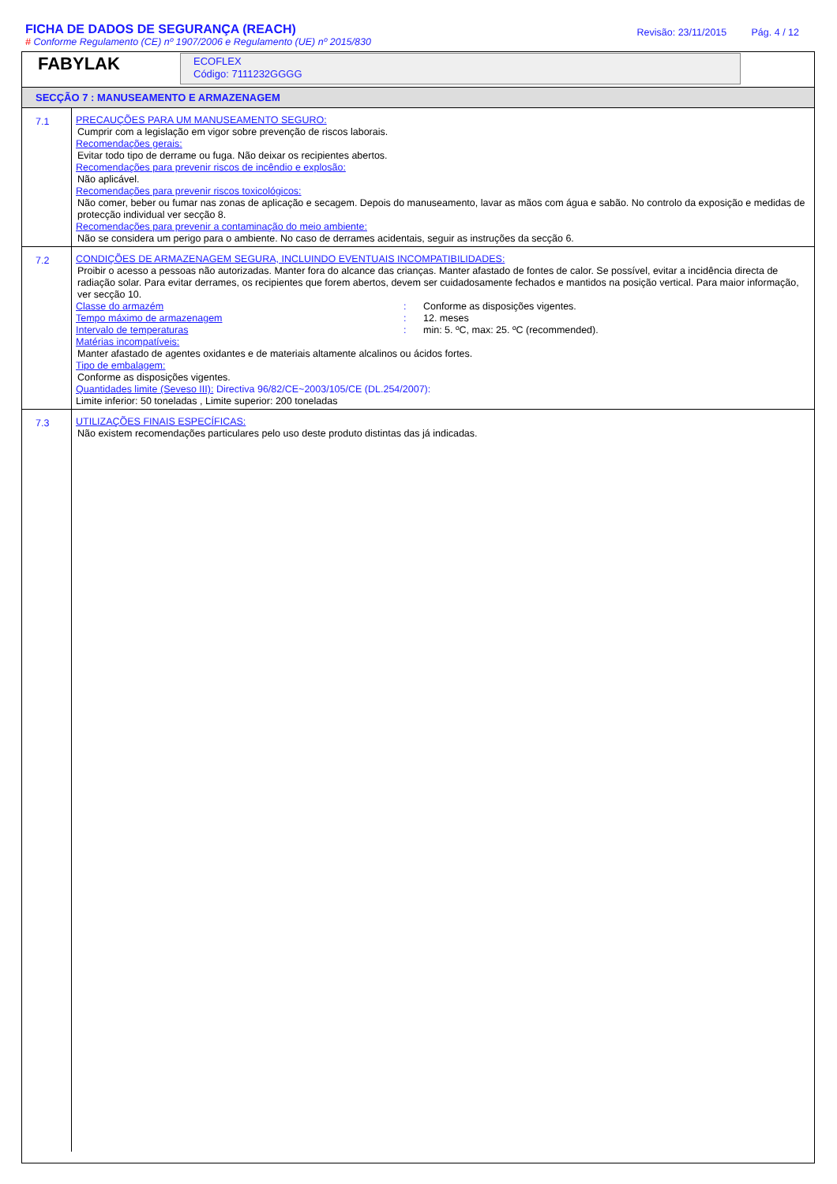FICHA DE DADOS DE SEGURANÇA (REACH)
# Conforme Regulamento (CE) nº 1907/2006 e Regulamento (UE) nº 2015/830
Revisão: 23/11/2015 Pág. 4 / 12
FABYLAK
ECOFLEX
Código: 7111232GGGG
SECÇÃO 7 : MANUSEAMENTO E ARMAZENAGEM
7.1
PRECAUÇÕES PARA UM MANUSEAMENTO SEGURO:
Cumprir com a legislação em vigor sobre prevenção de riscos laborais.
Recomendações gerais:
Evitar todo tipo de derrame ou fuga. Não deixar os recipientes abertos.
Recomendações para prevenir riscos de incêndio e explosão:
Não aplicável.
Recomendações para prevenir riscos toxicológicos:
Não comer, beber ou fumar nas zonas de aplicação e secagem. Depois do manuseamento, lavar as mãos com água e sabão. No controlo da exposição e medidas de protecção individual ver secção 8.
Recomendações para prevenir a contaminação do meio ambiente:
Não se considera um perigo para o ambiente. No caso de derrames acidentais, seguir as instruções da secção 6.
7.2
CONDIÇÕES DE ARMAZENAGEM SEGURA, INCLUINDO EVENTUAIS INCOMPATIBILIDADES:
Proibir o acesso a pessoas não autorizadas. Manter fora do alcance das crianças. Manter afastado de fontes de calor. Se possível, evitar a incidência directa de radiação solar. Para evitar derrames, os recipientes que forem abertos, devem ser cuidadosamente fechados e mantidos na posição vertical. Para maior informação, ver secção 10.
Classe do armazém: Conforme as disposições vigentes.
Tempo máximo de armazenagem: 12. meses
Intervalo de temperaturas: min: 5. ºC, max: 25. ºC (recommended).
Matérias incompatíveis:
Manter afastado de agentes oxidantes e de materiais altamente alcalinos ou ácidos fortes.
Tipo de embalagem:
Conforme as disposições vigentes.
Quantidades limite (Seveso III): Directiva 96/82/CE~2003/105/CE (DL.254/2007):
Limite inferior: 50 toneladas , Limite superior: 200 toneladas
7.3
UTILIZAÇÕES FINAIS ESPECÍFICAS:
Não existem recomendações particulares pelo uso deste produto distintas das já indicadas.